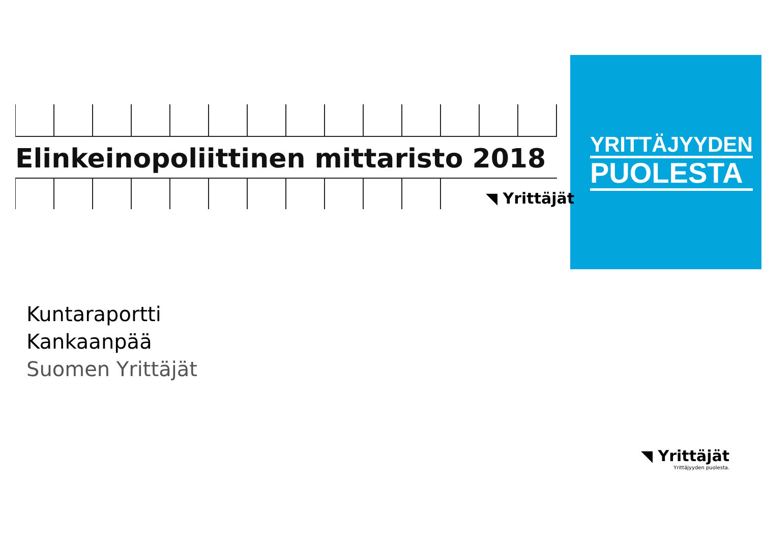YRITTÄJYYDEN
PUOLESTA
Elinkeinopoliittinen mittaristo 2018
◥ Yrittäjät
Kuntaraportti
Kankaanpää
Suomen Yrittäjät
◥ Yrittäjät
Yrittäjyyden puolesta.